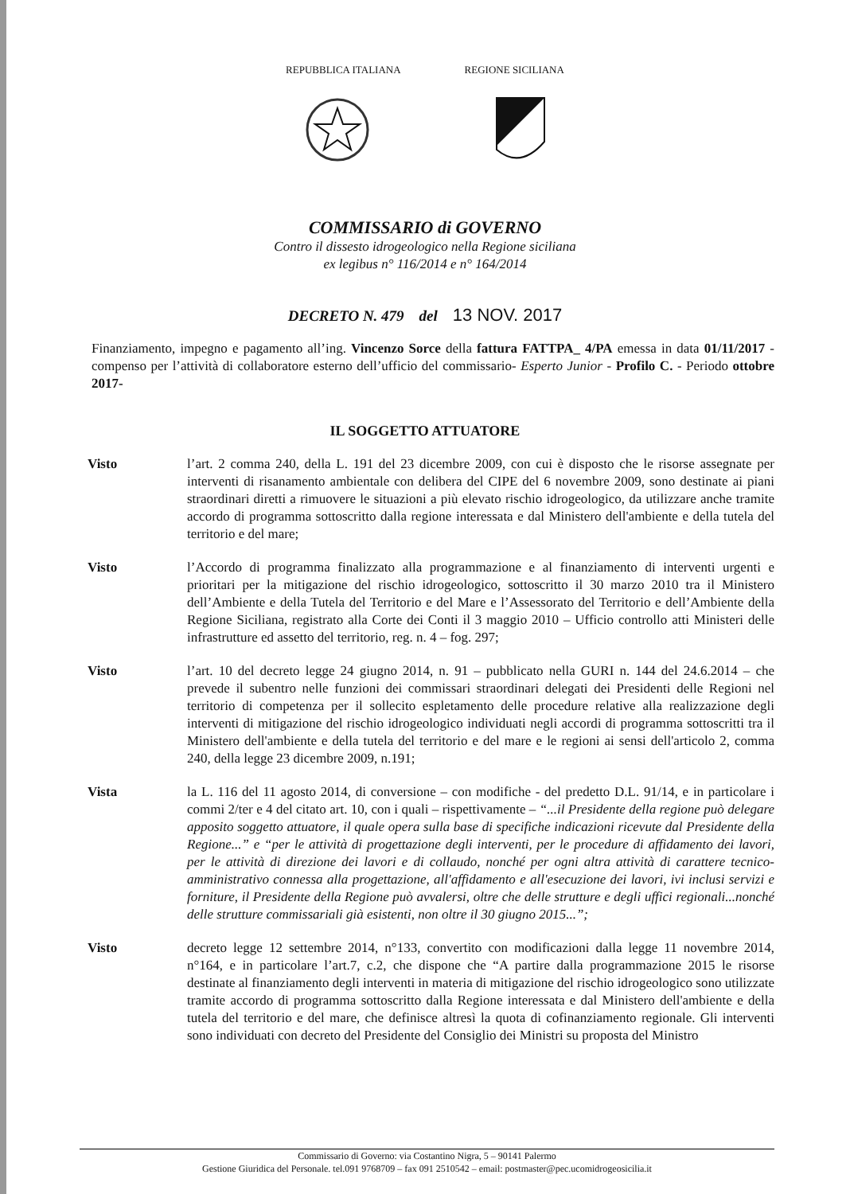REPUBBLICA ITALIANA REGIONE SICILIANA
COMMISSARIO di GOVERNO
Contro il dissesto idrogeologico nella Regione siciliana
ex legibus n° 116/2014 e n° 164/2014
DECRETO N. 479 del 13 NOV. 2017
Finanziamento, impegno e pagamento all’ing. Vincenzo Sorce della fattura FATTPA_ 4/PA emessa in data 01/11/2017 - compenso per l’attività di collaboratore esterno dell’ufficio del commissario- Esperto Junior - Profilo C. - Periodo ottobre 2017-
IL SOGGETTO ATTUATORE
Visto l’art. 2 comma 240, della L. 191 del 23 dicembre 2009, con cui è disposto che le risorse assegnate per interventi di risanamento ambientale con delibera del CIPE del 6 novembre 2009, sono destinate ai piani straordinari diretti a rimuovere le situazioni a più elevato rischio idrogeologico, da utilizzare anche tramite accordo di programma sottoscritto dalla regione interessata e dal Ministero dell'ambiente e della tutela del territorio e del mare;
Visto l’Accordo di programma finalizzato alla programmazione e al finanziamento di interventi urgenti e prioritari per la mitigazione del rischio idrogeologico, sottoscritto il 30 marzo 2010 tra il Ministero dell’Ambiente e della Tutela del Territorio e del Mare e l’Assessorato del Territorio e dell’Ambiente della Regione Siciliana, registrato alla Corte dei Conti il 3 maggio 2010 – Ufficio controllo atti Ministeri delle infrastrutture ed assetto del territorio, reg. n. 4 – fog. 297;
Visto l’art. 10 del decreto legge 24 giugno 2014, n. 91 – pubblicato nella GURI n. 144 del 24.6.2014 – che prevede il subentro nelle funzioni dei commissari straordinari delegati dei Presidenti delle Regioni nel territorio di competenza per il sollecito espletamento delle procedure relative alla realizzazione degli interventi di mitigazione del rischio idrogeologico individuati negli accordi di programma sottoscritti tra il Ministero dell'ambiente e della tutela del territorio e del mare e le regioni ai sensi dell'articolo 2, comma 240, della legge 23 dicembre 2009, n.191;
Vista la L. 116 del 11 agosto 2014, di conversione – con modifiche - del predetto D.L. 91/14, e in particolare i commi 2/ter e 4 del citato art. 10, con i quali – rispettivamente – “...il Presidente della regione può delegare apposito soggetto attuatore, il quale opera sulla base di specifiche indicazioni ricevute dal Presidente della Regione...” e “per le attività di progettazione degli interventi, per le procedure di affidamento dei lavori, per le attività di direzione dei lavori e di collaudo, nonché per ogni altra attività di carattere tecnico-amministrativo connessa alla progettazione, all'affidamento e all'esecuzione dei lavori, ivi inclusi servizi e forniture, il Presidente della Regione può avvalersi, oltre che delle strutture e degli uffici regionali...nonché delle strutture commissariali già esistenti, non oltre il 30 giugno 2015...”;
Visto decreto legge 12 settembre 2014, n°133, convertito con modificazioni dalla legge 11 novembre 2014, n°164, e in particolare l’art.7, c.2, che dispone che “A partire dalla programmazione 2015 le risorse destinate al finanziamento degli interventi in materia di mitigazione del rischio idrogeologico sono utilizzate tramite accordo di programma sottoscritto dalla Regione interessata e dal Ministero dell'ambiente e della tutela del territorio e del mare, che definisce altresì la quota di cofinanziamento regionale. Gli interventi sono individuati con decreto del Presidente del Consiglio dei Ministri su proposta del Ministro
Commissario di Governo: via Costantino Nigra, 5 – 90141 Palermo
Gestione Giuridica del Personale. tel.091 9768709 – fax 091 2510542 – email: postmaster@pec.ucomidrogeosicilia.it